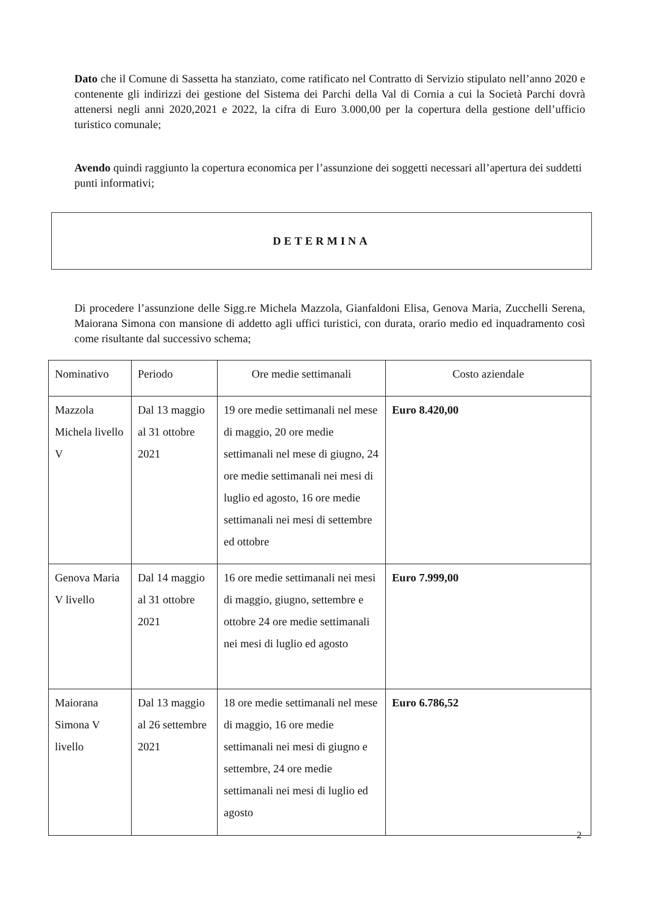Dato che il Comune di Sassetta ha stanziato, come ratificato nel Contratto di Servizio stipulato nell’anno 2020 e contenente gli indirizzi dei gestione del Sistema dei Parchi della Val di Cornia a cui la Società Parchi dovrà attenersi negli anni 2020,2021 e 2022, la cifra di Euro 3.000,00 per la copertura della gestione dell’ufficio turistico comunale;
Avendo quindi raggiunto la copertura economica per l’assunzione dei soggetti necessari all’apertura dei suddetti punti informativi;
DETERMINA
Di procedere l’assunzione delle Sigg.re Michela Mazzola, Gianfaldoni Elisa, Genova Maria, Zucchelli Serena, Maiorana Simona con mansione di addetto agli uffici turistici, con durata, orario medio ed inquadramento così come risultante dal successivo schema;
| Nominativo | Periodo | Ore medie settimanali | Costo aziendale |
| --- | --- | --- | --- |
| Mazzola Michela livello V | Dal 13 maggio al 31 ottobre 2021 | 19 ore medie settimanali nel mese di maggio, 20 ore medie settimanali nel mese di giugno, 24 ore medie settimanali nei mesi di luglio ed agosto, 16 ore medie settimanali nei mesi di settembre ed ottobre | Euro 8.420,00 |
| Genova Maria V livello | Dal 14 maggio al 31 ottobre 2021 | 16 ore medie settimanali nei mesi di maggio, giugno, settembre e ottobre 24 ore medie settimanali nei mesi di luglio ed agosto | Euro 7.999,00 |
| Maiorana Simona V livello | Dal 13 maggio al 26 settembre 2021 | 18 ore medie settimanali nel mese di maggio, 16 ore medie settimanali nei mesi di giugno e settembre, 24 ore medie settimanali nei mesi di luglio ed agosto | Euro 6.786,52 |
2